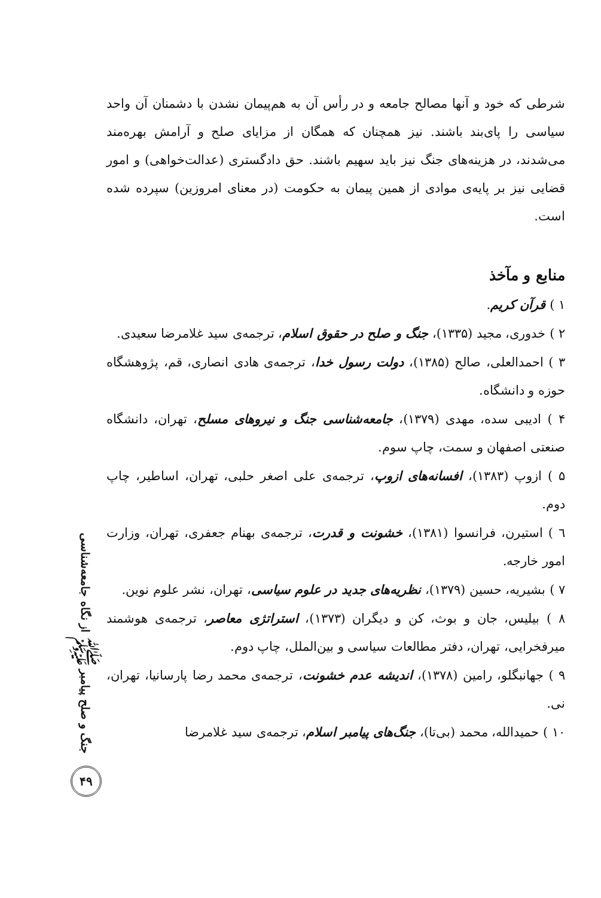شرطی که خود و آنها مصالح جامعه و در رأس آن به هم‌پیمان نشدن با دشمنان آن واحد سیاسی را پای‌بند باشند. نیز همچنان که همگان از مزایای صلح و آرامش بهره‌مند می‌شدند، در هزینه‌های جنگ نیز باید سهیم باشند. حق دادگستری (عدالت‌خواهی) و امور قضایی نیز بر پایه‌ی موادی از همین پیمان به حکومت (در معنای امروزین) سپرده شده است.
منابع و مآخذ
۱ ) قرآن کریم.
۲ ) خدوری، مجید (۱۳۳۵)، جنگ و صلح در حقوق اسلام، ترجمه‌ی سید غلامرضا سعیدی.
۳ ) احمدالعلی، صالح (۱۳۸۵)، دولت رسول خدا، ترجمه‌ی هادی انصاری، قم، پژوهشگاه حوزه و دانشگاه.
۴ ) ادیبی سده، مهدی (۱۳۷۹)، جامعه‌شناسی جنگ و نیروهای مسلح، تهران، دانشگاه صنعتی اصفهان و سمت، چاپ سوم.
۵ ) ازوپ (۱۳۸۳)، افسانه‌های ازوپ، ترجمه‌ی علی اصغر حلبی، تهران، اساطیر، چاپ دوم.
٦ ) استیرن، فرانسوا (۱۳۸۱)، خشونت و قدرت، ترجمه‌ی بهنام جعفری، تهران، وزارت امور خارجه.
۷ ) بشیریه، حسین (۱۳۷۹)، نظریه‌های جدید در علوم سیاسی، تهران، نشر علوم نوین.
۸ ) بیلیس، جان و بوث، کن و دیگران (۱۳۷۳)، استراتژی معاصر، ترجمه‌ی هوشمند میرفخرایی، تهران، دفتر مطالعات سیاسی و بین‌الملل، چاپ دوم.
۹ ) جهانبگلو، رامین (۱۳۷۸)، اندیشه عدم خشونت، ترجمه‌ی محمد رضا پارسانیا، تهران، نی.
۱۰ ) حمیدالله، محمد (بی‌تا)، جنگ‌های پیامبر اسلام، ترجمه‌ی سید غلامرضا
جنگ و صلح پیامبر ﷺ از نگاه جامعه‌شناسی
۴۹